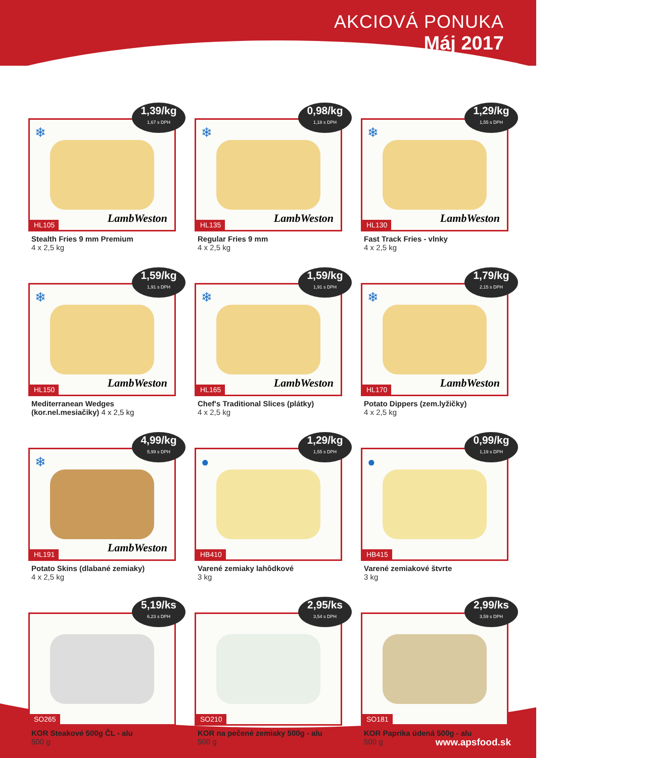AKCIOVÁ PONUKA
Máj 2017
1,39/kg
1,67 s DPH
❄
LambWeston
HL105
Stealth Fries 9 mm Premium
4 x 2,5 kg
0,98/kg
1,18 s DPH
❄
LambWeston
HL135
Regular Fries 9 mm
4 x 2,5 kg
1,29/kg
1,55 s DPH
❄
LambWeston
HL130
Fast Track Fries - vlnky
4 x 2,5 kg
1,59/kg
1,91 s DPH
❄
LambWeston
HL150
Mediterranean Wedges
(kor.nel.mesiačiky) 4 x 2,5 kg
1,59/kg
1,91 s DPH
❄
LambWeston
HL165
Chef's Traditional Slices (plátky)
4 x 2,5 kg
1,79/kg
2,15 s DPH
❄
LambWeston
HL170
Potato Dippers (zem.lyžičky)
4 x 2,5 kg
4,99/kg
5,99 s DPH
❄
LambWeston
HL191
Potato Skins (dlabané zemiaky)
4 x 2,5 kg
1,29/kg
1,55 s DPH
●
HB410
Varené zemiaky lahôdkové
3 kg
0,99/kg
1,19 s DPH
●
HB415
Varené zemiakové štvrte
3 kg
5,19/ks
6,23 s DPH
SO265
KOR Steakové 500g ČL - alu
500 g
2,95/ks
3,54 s DPH
SO210
KOR na pečené zemiaky 500g - alu
500 g
2,99/ks
3,59 s DPH
SO181
KOR Paprika údená 500g - alu
500 g
www.apsfood.sk